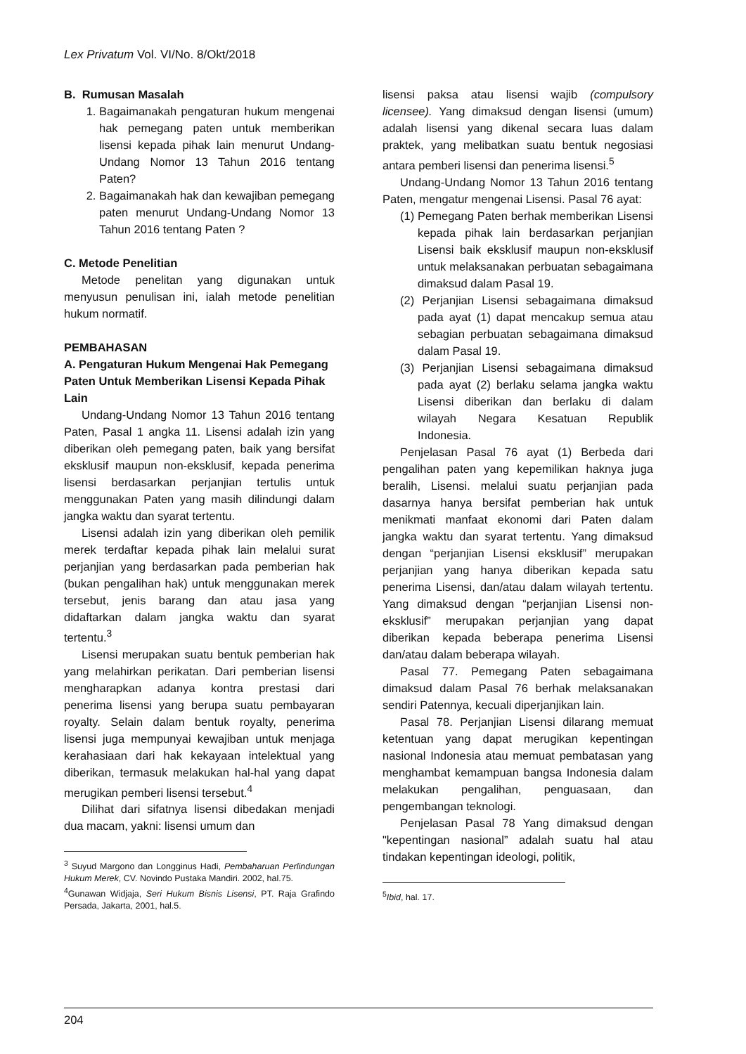Lex Privatum Vol. VI/No. 8/Okt/2018
B. Rumusan Masalah
1. Bagaimanakah pengaturan hukum mengenai hak pemegang paten untuk memberikan lisensi kepada pihak lain menurut Undang-Undang Nomor 13 Tahun 2016 tentang Paten?
2. Bagaimanakah hak dan kewajiban pemegang paten menurut Undang-Undang Nomor 13 Tahun 2016 tentang Paten ?
C. Metode Penelitian
Metode penelitan yang digunakan untuk menyusun penulisan ini, ialah metode penelitian hukum normatif.
PEMBAHASAN
A. Pengaturan Hukum Mengenai Hak Pemegang Paten Untuk Memberikan Lisensi Kepada Pihak Lain
Undang-Undang Nomor 13 Tahun 2016 tentang Paten, Pasal 1 angka 11. Lisensi adalah izin yang diberikan oleh pemegang paten, baik yang bersifat eksklusif maupun non-eksklusif, kepada penerima lisensi berdasarkan perjanjian tertulis untuk menggunakan Paten yang masih dilindungi dalam jangka waktu dan syarat tertentu.
Lisensi adalah izin yang diberikan oleh pemilik merek terdaftar kepada pihak lain melalui surat perjanjian yang berdasarkan pada pemberian hak (bukan pengalihan hak) untuk menggunakan merek tersebut, jenis barang dan atau jasa yang didaftarkan dalam jangka waktu dan syarat tertentu.<sup>3</sup>
Lisensi merupakan suatu bentuk pemberian hak yang melahirkan perikatan. Dari pemberian lisensi mengharapkan adanya kontra prestasi dari penerima lisensi yang berupa suatu pembayaran royalty. Selain dalam bentuk royalty, penerima lisensi juga mempunyai kewajiban untuk menjaga kerahasiaan dari hak kekayaan intelektual yang diberikan, termasuk melakukan hal-hal yang dapat merugikan pemberi lisensi tersebut.<sup>4</sup>
Dilihat dari sifatnya lisensi dibedakan menjadi dua macam, yakni: lisensi umum dan
<sup>3</sup> Suyud Margono dan Longginus Hadi, Pembaharuan Perlindungan Hukum Merek, CV. Novindo Pustaka Mandiri. 2002, hal.75.
<sup>4</sup> Gunawan Widjaja, Seri Hukum Bisnis Lisensi, PT. Raja Grafindo Persada, Jakarta, 2001, hal.5.
lisensi paksa atau lisensi wajib (compulsory licensee). Yang dimaksud dengan lisensi (umum) adalah lisensi yang dikenal secara luas dalam praktek, yang melibatkan suatu bentuk negosiasi antara pemberi lisensi dan penerima lisensi.<sup>5</sup>
Undang-Undang Nomor 13 Tahun 2016 tentang Paten, mengatur mengenai Lisensi. Pasal 76 ayat:
(1) Pemegang Paten berhak memberikan Lisensi kepada pihak lain berdasarkan perjanjian Lisensi baik eksklusif maupun non-eksklusif untuk melaksanakan perbuatan sebagaimana dimaksud dalam Pasal 19.
(2) Perjanjian Lisensi sebagaimana dimaksud pada ayat (1) dapat mencakup semua atau sebagian perbuatan sebagaimana dimaksud dalam Pasal 19.
(3) Perjanjian Lisensi sebagaimana dimaksud pada ayat (2) berlaku selama jangka waktu Lisensi diberikan dan berlaku di dalam wilayah Negara Kesatuan Republik Indonesia.
Penjelasan Pasal 76 ayat (1) Berbeda dari pengalihan paten yang kepemilikan haknya juga beralih, Lisensi. melalui suatu perjanjian pada dasarnya hanya bersifat pemberian hak untuk menikmati manfaat ekonomi dari Paten dalam jangka waktu dan syarat tertentu. Yang dimaksud dengan “perjanjian Lisensi eksklusif” merupakan perjanjian yang hanya diberikan kepada satu penerima Lisensi, dan/atau dalam wilayah tertentu. Yang dimaksud dengan “perjanjian Lisensi non-eksklusif” merupakan perjanjian yang dapat diberikan kepada beberapa penerima Lisensi dan/atau dalam beberapa wilayah.
Pasal 77. Pemegang Paten sebagaimana dimaksud dalam Pasal 76 berhak melaksanakan sendiri Patennya, kecuali diperjanjikan lain.
Pasal 78. Perjanjian Lisensi dilarang memuat ketentuan yang dapat merugikan kepentingan nasional Indonesia atau memuat pembatasan yang menghambat kemampuan bangsa Indonesia dalam melakukan pengalihan, penguasaan, dan pengembangan teknologi.
Penjelasan Pasal 78 Yang dimaksud dengan "kepentingan nasional” adalah suatu hal atau tindakan kepentingan ideologi, politik,
<sup>5</sup> Ibid, hal. 17.
204